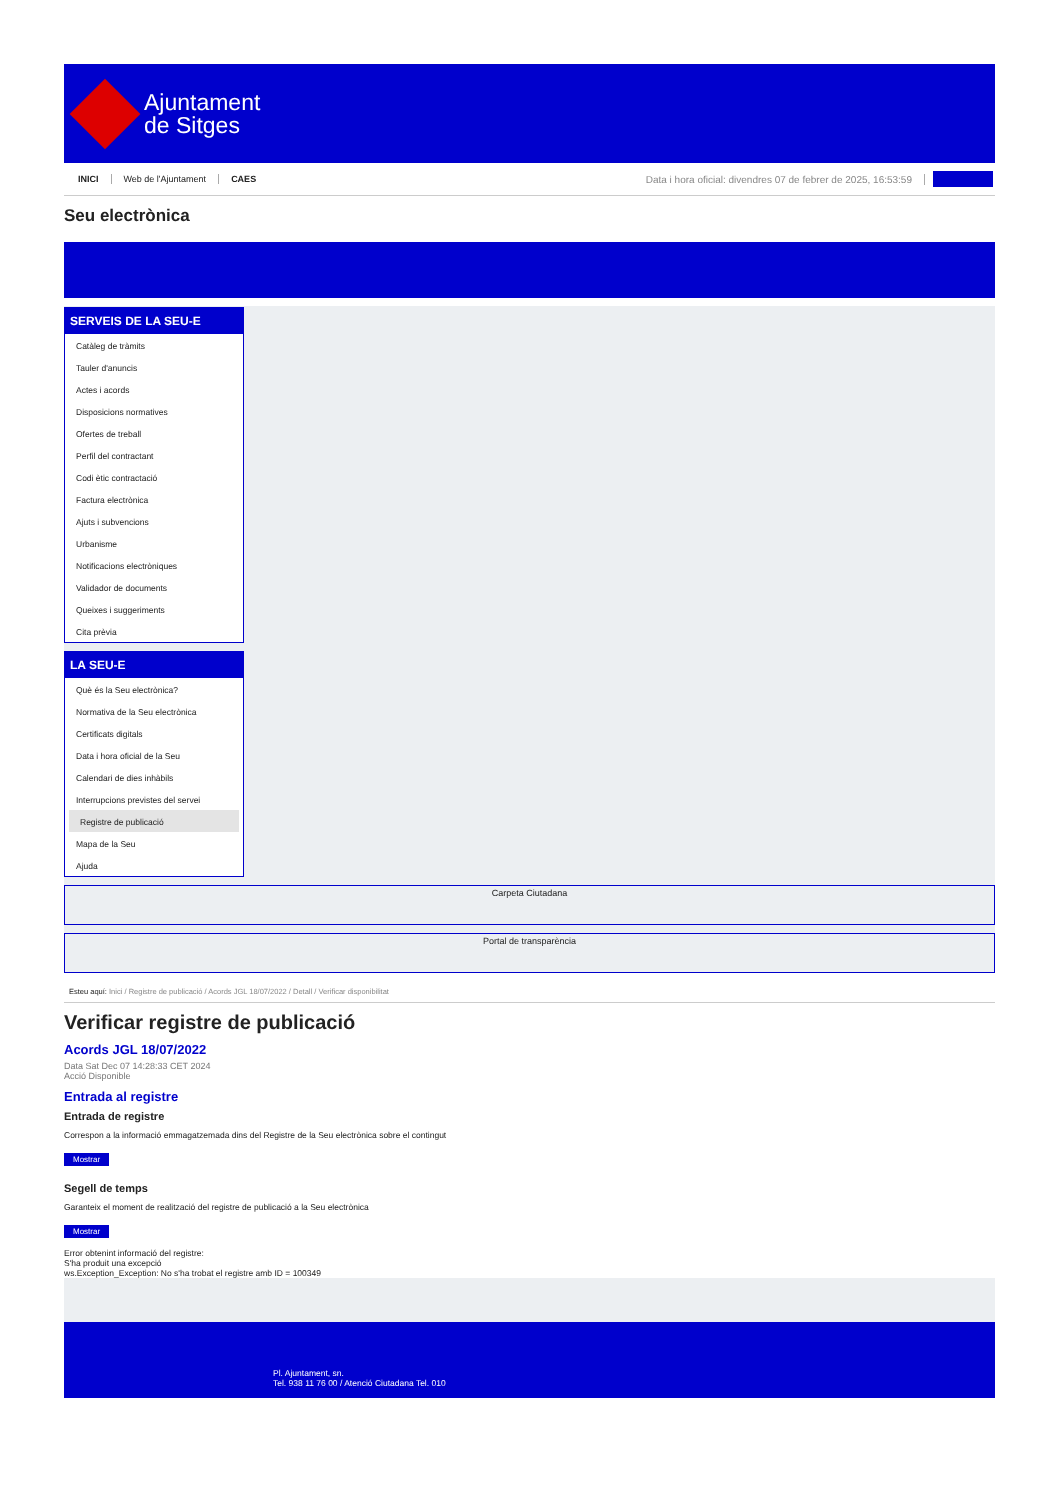Ajuntament
de Sitges
INICI Web de l'Ajuntament CAES Data i hora oficial: divendres 07 de febrer de 2025, 16:53:59
Seu electrònica
SERVEIS DE LA SEU-E
Catàleg de tràmits
Tauler d'anuncis
Actes i acords
Disposicions normatives
Ofertes de treball
Perfil del contractant
Codi ètic contractació
Factura electrònica
Ajuts i subvencions
Urbanisme
Notificacions electròniques
Validador de documents
Queixes i suggeriments
Cita prèvia
LA SEU-E
Què és la Seu electrònica?
Normativa de la Seu electrònica
Certificats digitals
Data i hora oficial de la Seu
Calendari de dies inhàbils
Interrupcions previstes del servei
Registre de publicació
Mapa de la Seu
Ajuda
Carpeta Ciutadana
Portal de transparència
Esteu aquí: Inici / Registre de publicació / Acords JGL 18/07/2022 / Detall / Verificar disponibilitat
Verificar registre de publicació
Acords JGL 18/07/2022
Data Sat Dec 07 14:28:33 CET 2024
Acció Disponible
Entrada al registre
Entrada de registre
Correspon a la informació emmagatzemada dins del Registre de la Seu electrònica sobre el contingut
Mostrar
Segell de temps
Garanteix el moment de realització del registre de publicació a la Seu electrònica
Mostrar
Error obtenint informació del registre:
S'ha produit una excepció
ws.Exception_Exception: No s'ha trobat el registre amb ID = 100349
Pl. Ajuntament, sn.
Tel. 938 11 76 00 / Atenció Ciutadana Tel. 010